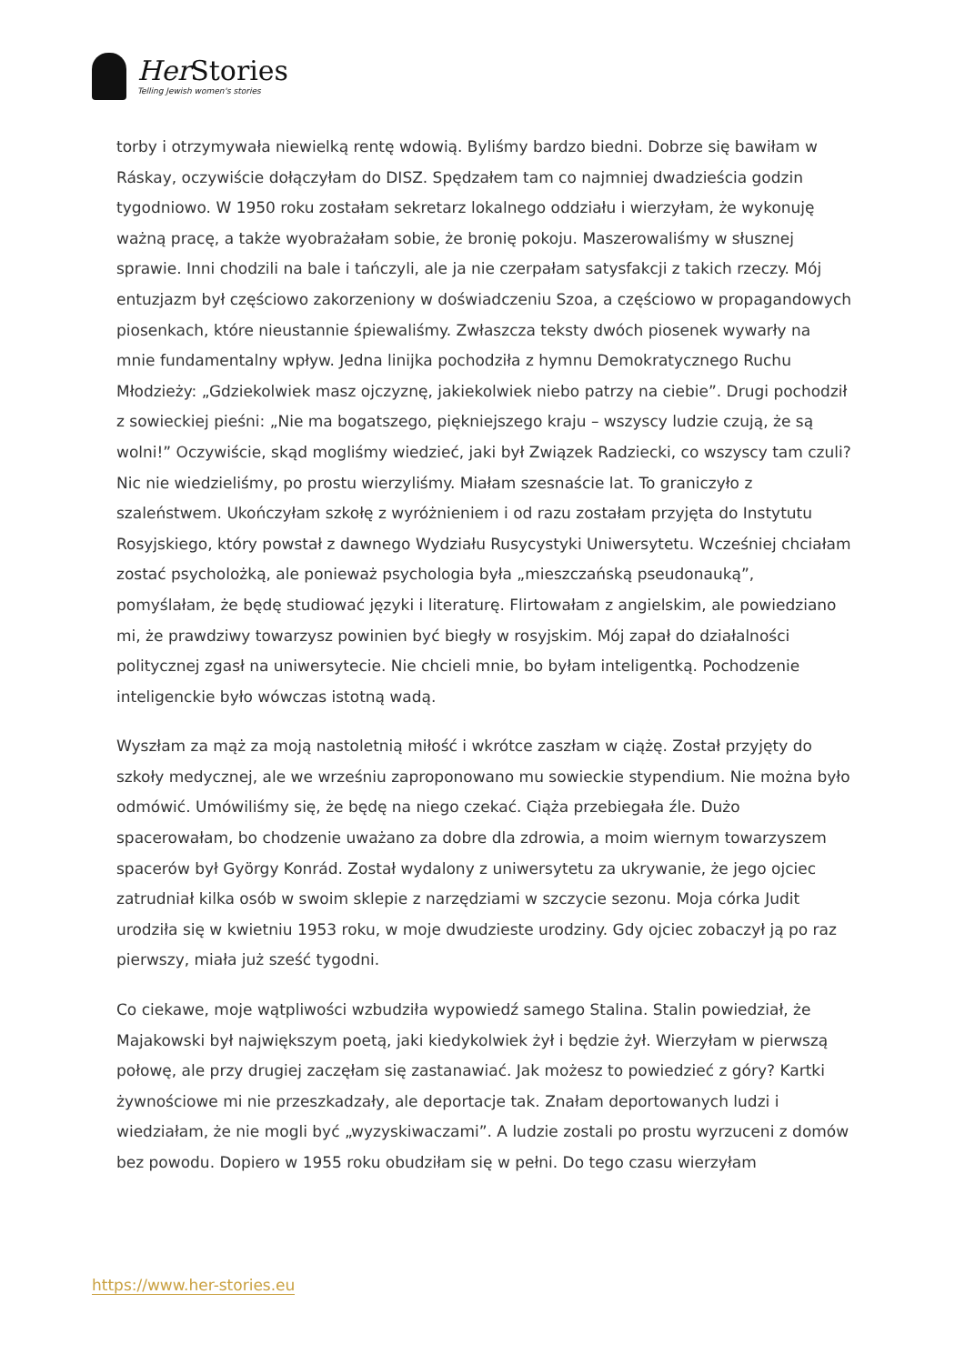Her Stories
Telling Jewish women's stories
torby i otrzymywała niewielką rentę wdowią. Byliśmy bardzo biedni. Dobrze się bawiłam w Ráskay, oczywiście dołączyłam do DISZ. Spędzałem tam co najmniej dwadzieścia godzin tygodniowo. W 1950 roku zostałam sekretarz lokalnego oddziału i wierzyłam, że wykonuję ważną pracę, a także wyobrażałam sobie, że bronię pokoju. Maszerowaliśmy w słusznej sprawie. Inni chodzili na bale i tańczyli, ale ja nie czerpałam satysfakcji z takich rzeczy. Mój entuzjazm był częściowo zakorzeniony w doświadczeniu Szoa, a częściowo w propagandowych piosenkach, które nieustannie śpiewaliśmy. Zwłaszcza teksty dwóch piosenek wywarły na mnie fundamentalny wpływ. Jedna linijka pochodziła z hymnu Demokratycznego Ruchu Młodzieży: „Gdziekolwiek masz ojczyznę, jakiekolwiek niebo patrzy na ciebie”. Drugi pochodził z sowieckiej pieśni: „Nie ma bogatszego, piękniejszego kraju – wszyscy ludzie czują, że są wolni!” Oczywiście, skąd mogliśmy wiedzieć, jaki był Związek Radziecki, co wszyscy tam czuli? Nic nie wiedzieliśmy, po prostu wierzyliśmy. Miałam szesnaście lat. To graniczyło z szaleństwem. Ukończyłam szkołę z wyróżnieniem i od razu zostałam przyjęta do Instytutu Rosyjskiego, który powstał z dawnego Wydziału Rusycystyki Uniwersytetu. Wcześniej chciałam zostać psycholożką, ale ponieważ psychologia była „mieszczańską pseudonauką”, pomyślałam, że będę studiować języki i literaturę. Flirtowałam z angielskim, ale powiedziano mi, że prawdziwy towarzysz powinien być biegły w rosyjskim. Mój zapał do działalności politycznej zgasł na uniwersytecie. Nie chcieli mnie, bo byłam inteligentką. Pochodzenie inteligenckie było wówczas istotną wadą.
Wyszłam za mąż za moją nastoletnią miłość i wkrótce zaszłam w ciążę. Został przyjęty do szkoły medycznej, ale we wrześniu zaproponowano mu sowieckie stypendium. Nie można było odmówić. Umówiliśmy się, że będę na niego czekać. Ciąża przebiegała źle. Dużo spacerowałam, bo chodzenie uważano za dobre dla zdrowia, a moim wiernym towarzyszem spacerów był György Konrád. Został wydalony z uniwersytetu za ukrywanie, że jego ojciec zatrudniał kilka osób w swoim sklepie z narzędziami w szczycie sezonu. Moja córka Judit urodziła się w kwietniu 1953 roku, w moje dwudzieste urodziny. Gdy ojciec zobaczył ją po raz pierwszy, miała już sześć tygodni.
Co ciekawe, moje wątpliwości wzbudziła wypowiedź samego Stalina. Stalin powiedział, że Majakowski był największym poetą, jaki kiedykolwiek żył i będzie żył. Wierzyłam w pierwszą połowę, ale przy drugiej zaczęłam się zastanawiać. Jak możesz to powiedzieć z góry? Kartki żywnościowe mi nie przeszkadzały, ale deportacje tak. Znałam deportowanych ludzi i wiedziałam, że nie mogli być „wyzyskiwaczami”. A ludzie zostali po prostu wyrzuceni z domów bez powodu. Dopiero w 1955 roku obudziłam się w pełni. Do tego czasu wierzyłam
https://www.her-stories.eu